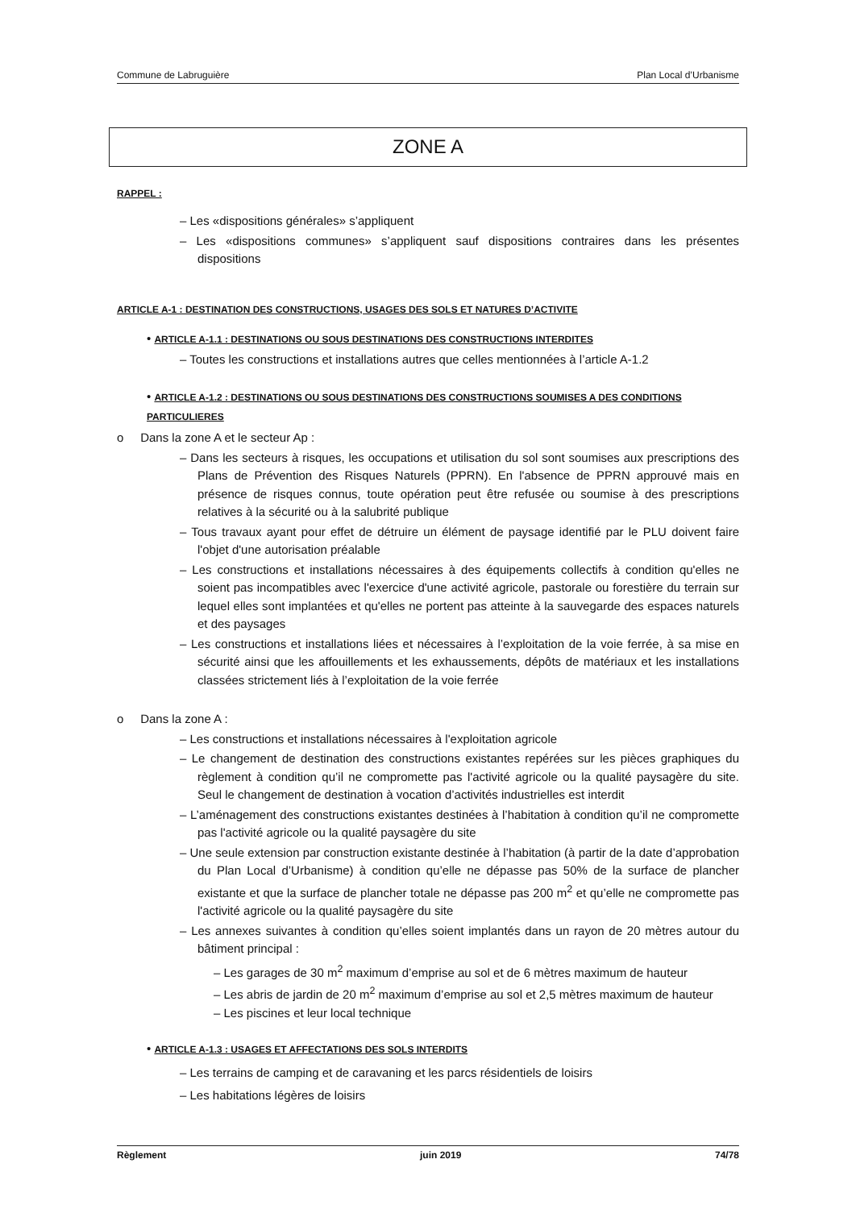Commune de Labruguière Plan Local d’Urbanisme
ZONE A
RAPPEL :
– Les «dispositions générales» s’appliquent
– Les «dispositions communes» s’appliquent sauf dispositions contraires dans les présentes dispositions
ARTICLE A-1 : DESTINATION DES CONSTRUCTIONS, USAGES DES SOLS ET NATURES D’ACTIVITE
• ARTICLE A-1.1 : DESTINATIONS OU SOUS DESTINATIONS DES CONSTRUCTIONS INTERDITES
– Toutes les constructions et installations autres que celles mentionnées à l’article A-1.2
• ARTICLE A-1.2 : DESTINATIONS OU SOUS DESTINATIONS DES CONSTRUCTIONS SOUMISES A DES CONDITIONS PARTICULIERES
o Dans la zone A et le secteur Ap :
– Dans les secteurs à risques, les occupations et utilisation du sol sont soumises aux prescriptions des Plans de Prévention des Risques Naturels (PPRN). En l'absence de PPRN approuvé mais en présence de risques connus, toute opération peut être refusée ou soumise à des prescriptions relatives à la sécurité ou à la salubrité publique
– Tous travaux ayant pour effet de détruire un élément de paysage identifié par le PLU doivent faire l'objet d'une autorisation préalable
– Les constructions et installations nécessaires à des équipements collectifs à condition qu'elles ne soient pas incompatibles avec l'exercice d'une activité agricole, pastorale ou forestière du terrain sur lequel elles sont implantées et qu'elles ne portent pas atteinte à la sauvegarde des espaces naturels et des paysages
– Les constructions et installations liées et nécessaires à l’exploitation de la voie ferrée, à sa mise en sécurité ainsi que les affouillements et les exhaussements, dépôts de matériaux et les installations classées strictement liés à l’exploitation de la voie ferrée
o Dans la zone A :
– Les constructions et installations nécessaires à l'exploitation agricole
– Le changement de destination des constructions existantes repérées sur les pièces graphiques du règlement à condition qu’il ne compromette pas l'activité agricole ou la qualité paysagère du site. Seul le changement de destination à vocation d’activités industrielles est interdit
– L’aménagement des constructions existantes destinées à l’habitation à condition qu’il ne compromette pas l'activité agricole ou la qualité paysagère du site
– Une seule extension par construction existante destinée à l’habitation (à partir de la date d’approbation du Plan Local d’Urbanisme) à condition qu’elle ne dépasse pas 50% de la surface de plancher existante et que la surface de plancher totale ne dépasse pas 200 m<sup>2</sup> et qu’elle ne compromette pas l'activité agricole ou la qualité paysagère du site
– Les annexes suivantes à condition qu’elles soient implantés dans un rayon de 20 mètres autour du bâtiment principal :
– Les garages de 30 m<sup>2</sup> maximum d’emprise au sol et de 6 mètres maximum de hauteur
– Les abris de jardin de 20 m<sup>2</sup> maximum d’emprise au sol et 2,5 mètres maximum de hauteur
– Les piscines et leur local technique
• ARTICLE A-1.3 : USAGES ET AFFECTATIONS DES SOLS INTERDITS
– Les terrains de camping et de caravaning et les parcs résidentiels de loisirs
– Les habitations légères de loisirs
Règlement juin 2019 74/78